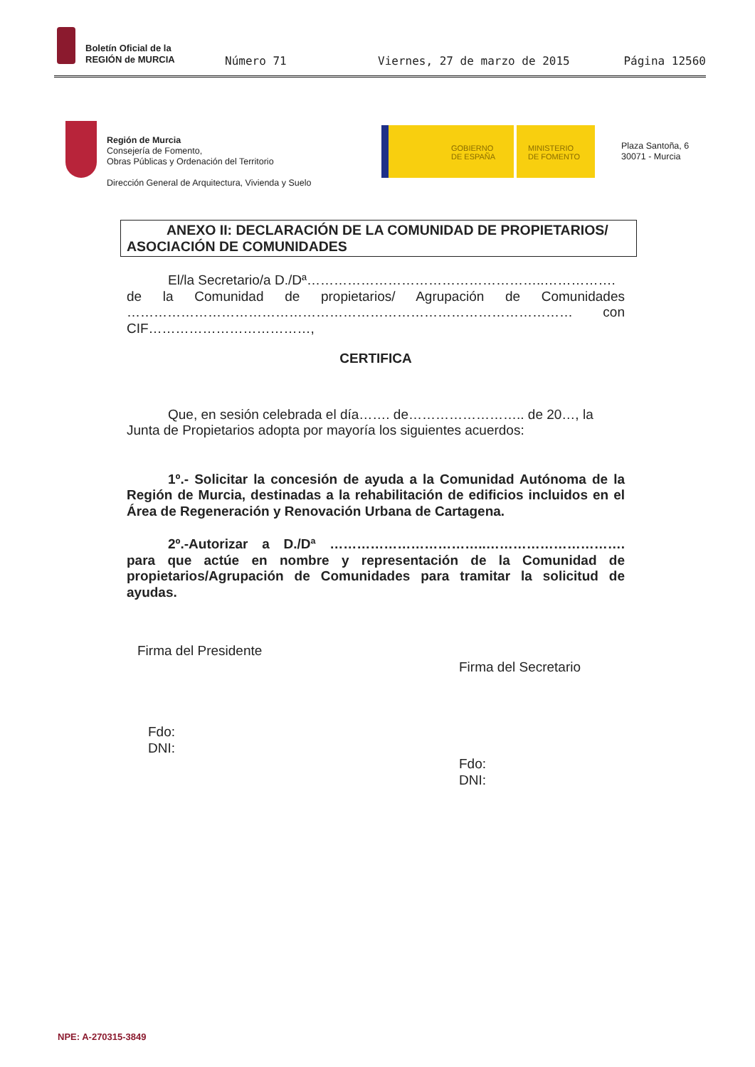Boletín Oficial de la
REGIÓN de MURCIA
Número 71 Viernes, 27 de marzo de 2015 Página 12560
Región de Murcia
Consejería de Fomento,
Obras Públicas y Ordenación del Territorio
Dirección General de Arquitectura, Vivienda y Suelo
GOBIERNO
DE ESPAÑA
MINISTERIO
DE FOMENTO
Plaza Santoña, 6
30071 - Murcia
ANEXO II: DECLARACIÓN DE LA COMUNIDAD DE PROPIETARIOS/
ASOCIACIÓN DE COMUNIDADES
El/la Secretario/a D./Dª……………………………………………..…………….
de la Comunidad de propietarios/ Agrupación de Comunidades
……………………………………………………………………………………… con
CIF………………………………,
CERTIFICA
Que, en sesión celebrada el día……. de…………………….. de 20…, la Junta de Propietarios adopta por mayoría los siguientes acuerdos:
1º.- Solicitar la concesión de ayuda a la Comunidad Autónoma de la Región de Murcia, destinadas a la rehabilitación de edificios incluidos en el Área de Regeneración y Renovación Urbana de Cartagena.
2º.-Autorizar a D./Dª ……………………………..…………………………. para que actúe en nombre y representación de la Comunidad de propietarios/Agrupación de Comunidades para tramitar la solicitud de ayudas.
Firma del Presidente
Firma del Secretario
Fdo:
DNI:
Fdo:
DNI:
NPE: A-270315-3849